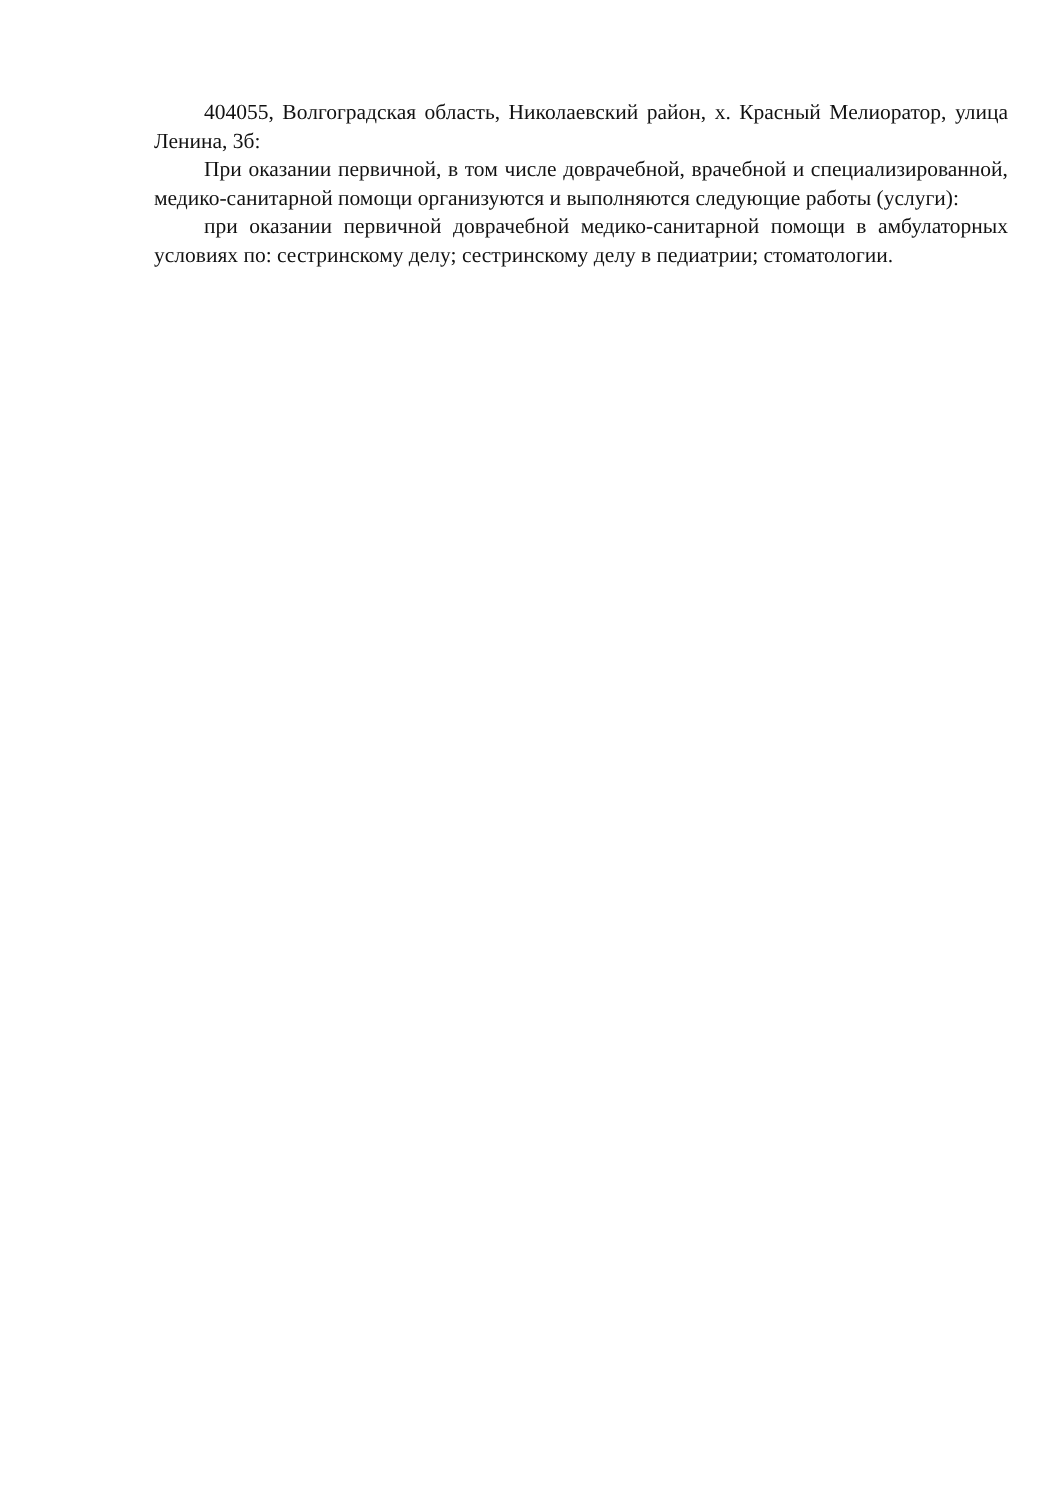404055, Волгоградская область, Николаевский район, х. Красный Мелиоратор, улица Ленина, 3б:
При оказании первичной, в том числе доврачебной, врачебной и специализированной, медико-санитарной помощи организуются и выполняются следующие работы (услуги):
при оказании первичной доврачебной медико-санитарной помощи в амбулаторных условиях по: сестринскому делу; сестринскому делу в педиатрии; стоматологии.